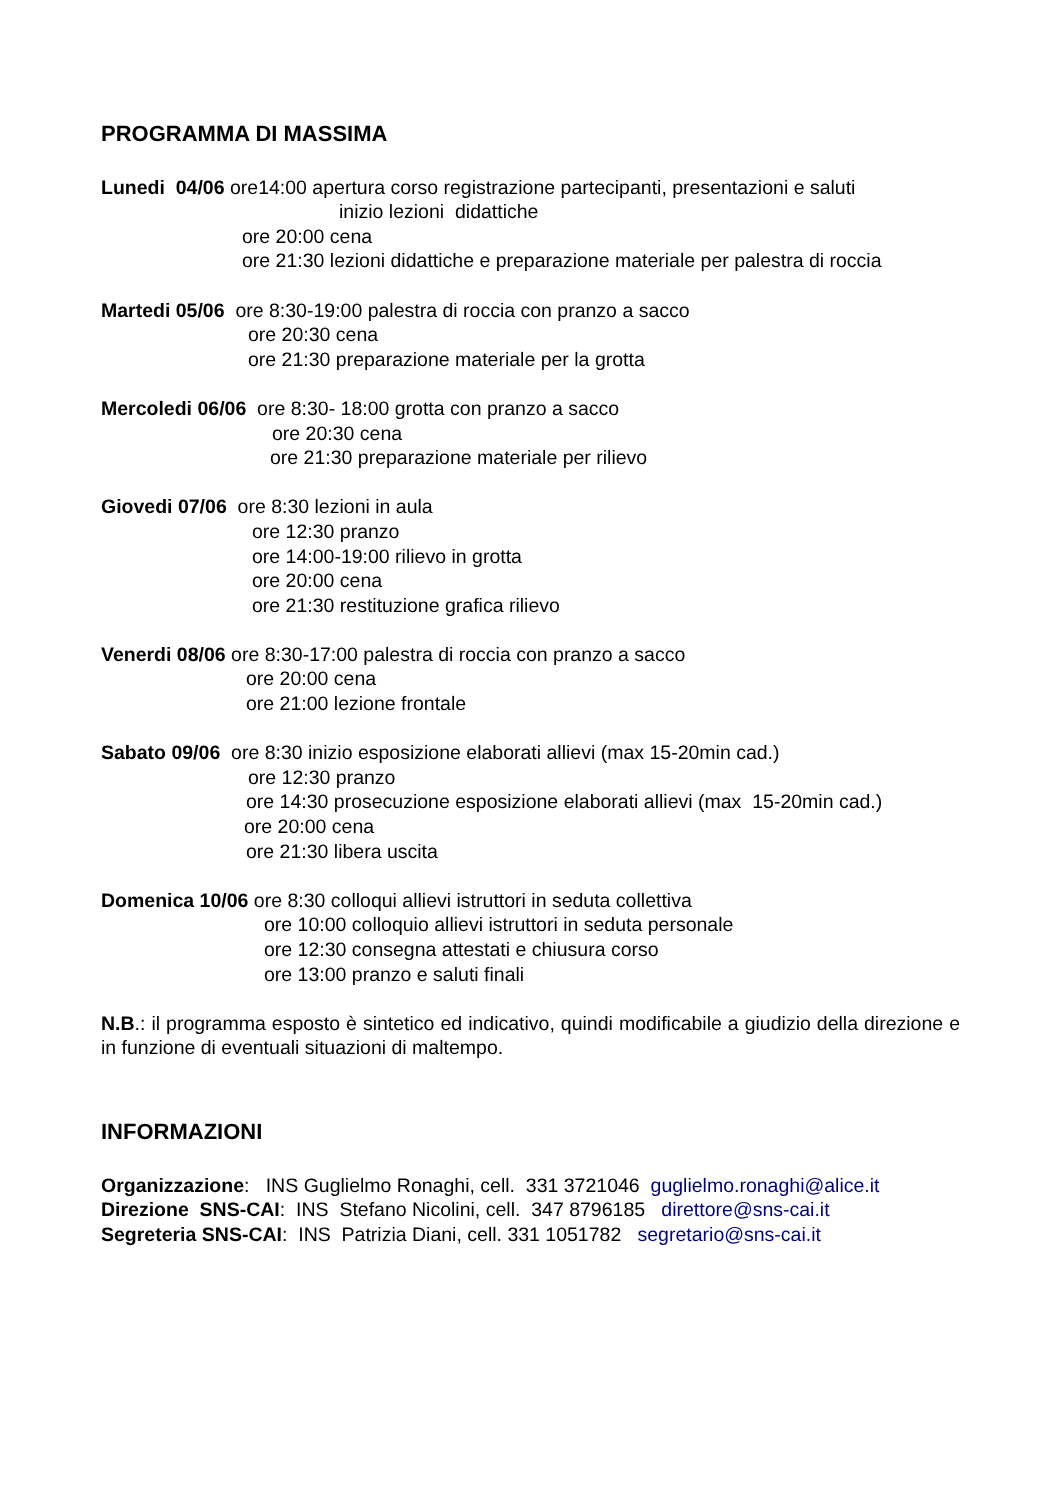PROGRAMMA DI MASSIMA
Lunedi 04/06 ore14:00 apertura corso registrazione partecipanti, presentazioni e saluti
inizio lezioni didattiche
ore 20:00 cena
ore 21:30 lezioni didattiche e preparazione materiale per palestra di roccia
Martedi 05/06 ore 8:30-19:00 palestra di roccia con pranzo a sacco
ore 20:30 cena
ore 21:30 preparazione materiale per la grotta
Mercoledi 06/06 ore 8:30- 18:00 grotta con pranzo a sacco
ore 20:30 cena
ore 21:30 preparazione materiale per rilievo
Giovedi 07/06 ore 8:30 lezioni in aula
ore 12:30 pranzo
ore 14:00-19:00 rilievo in grotta
ore 20:00 cena
ore 21:30 restituzione grafica rilievo
Venerdi 08/06 ore 8:30-17:00 palestra di roccia con pranzo a sacco
ore 20:00 cena
ore 21:00 lezione frontale
Sabato 09/06 ore 8:30 inizio esposizione elaborati allievi (max 15-20min cad.)
ore 12:30 pranzo
ore 14:30 prosecuzione esposizione elaborati allievi (max 15-20min cad.)
ore 20:00 cena
ore 21:30 libera uscita
Domenica 10/06 ore 8:30 colloqui allievi istruttori in seduta collettiva
ore 10:00 colloquio allievi istruttori in seduta personale
ore 12:30 consegna attestati e chiusura corso
ore 13:00 pranzo e saluti finali
N.B.: il programma esposto è sintetico ed indicativo, quindi modificabile a giudizio della direzione e in funzione di eventuali situazioni di maltempo.
INFORMAZIONI
Organizzazione: INS Guglielmo Ronaghi, cell. 331 3721046 guglielmo.ronaghi@alice.it
Direzione SNS-CAI: INS Stefano Nicolini, cell. 347 8796185 direttore@sns-cai.it
Segreteria SNS-CAI: INS Patrizia Diani, cell. 331 1051782 segretario@sns-cai.it